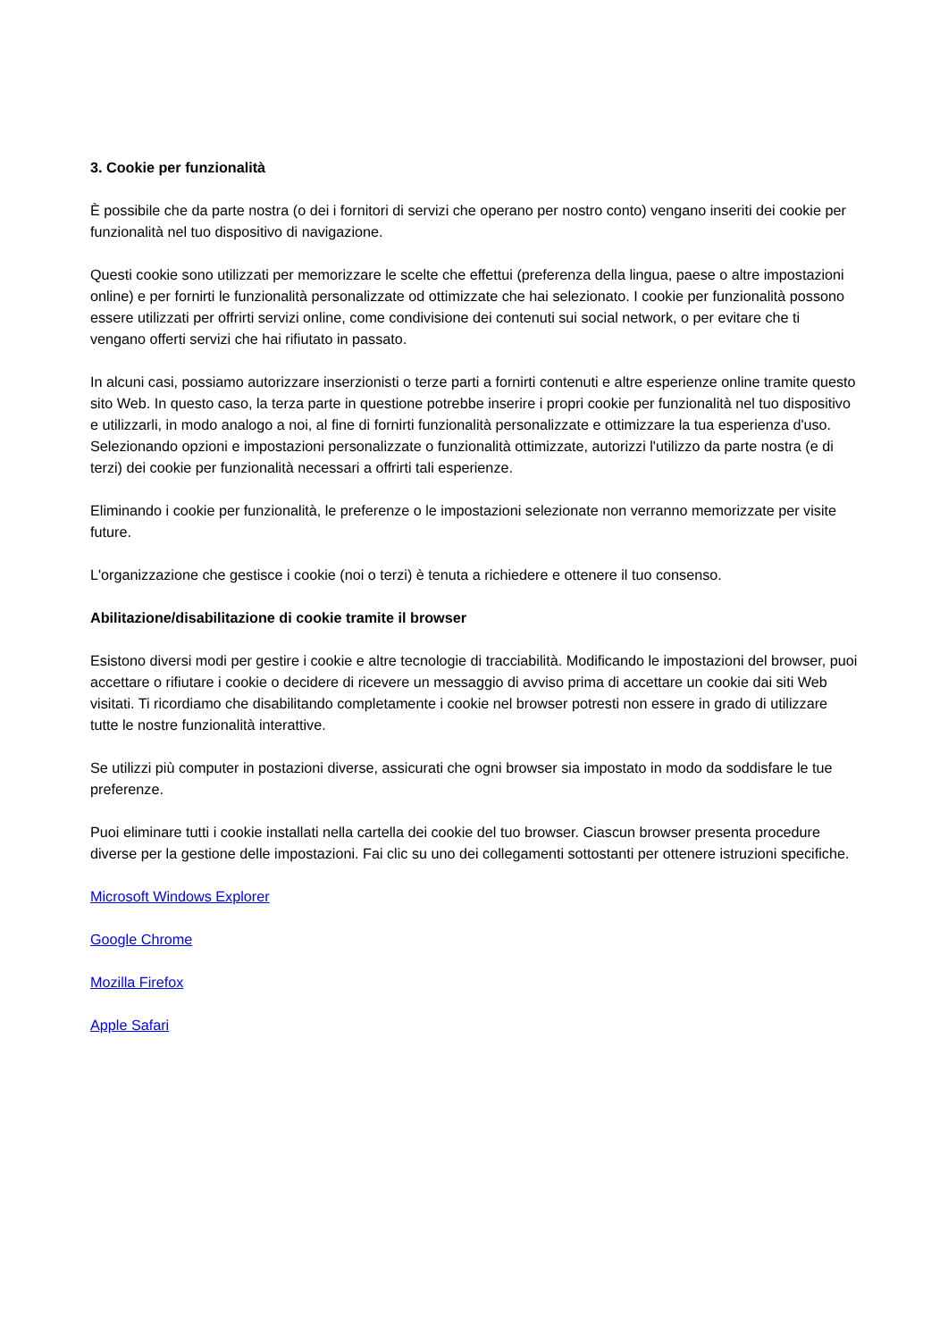3. Cookie per funzionalità
È possibile che da parte nostra (o dei i fornitori di servizi che operano per nostro conto) vengano inseriti dei cookie per funzionalità nel tuo dispositivo di navigazione.
Questi cookie sono utilizzati per memorizzare le scelte che effettui (preferenza della lingua, paese o altre impostazioni online) e per fornirti le funzionalità personalizzate od ottimizzate che hai selezionato. I cookie per funzionalità possono essere utilizzati per offrirti servizi online, come condivisione dei contenuti sui social network, o per evitare che ti vengano offerti servizi che hai rifiutato in passato.
In alcuni casi, possiamo autorizzare inserzionisti o terze parti a fornirti contenuti e altre esperienze online tramite questo sito Web. In questo caso, la terza parte in questione potrebbe inserire i propri cookie per funzionalità nel tuo dispositivo e utilizzarli, in modo analogo a noi, al fine di fornirti funzionalità personalizzate e ottimizzare la tua esperienza d'uso.
Selezionando opzioni e impostazioni personalizzate o funzionalità ottimizzate, autorizzi l'utilizzo da parte nostra (e di terzi) dei cookie per funzionalità necessari a offrirti tali esperienze.
Eliminando i cookie per funzionalità, le preferenze o le impostazioni selezionate non verranno memorizzate per visite future.
L'organizzazione che gestisce i cookie (noi o terzi) è tenuta a richiedere e ottenere il tuo consenso.
Abilitazione/disabilitazione di cookie tramite il browser
Esistono diversi modi per gestire i cookie e altre tecnologie di tracciabilità. Modificando le impostazioni del browser, puoi accettare o rifiutare i cookie o decidere di ricevere un messaggio di avviso prima di accettare un cookie dai siti Web visitati. Ti ricordiamo che disabilitando completamente i cookie nel browser potresti non essere in grado di utilizzare tutte le nostre funzionalità interattive.
Se utilizzi più computer in postazioni diverse, assicurati che ogni browser sia impostato in modo da soddisfare le tue preferenze.
Puoi eliminare tutti i cookie installati nella cartella dei cookie del tuo browser. Ciascun browser presenta procedure diverse per la gestione delle impostazioni. Fai clic su uno dei collegamenti sottostanti per ottenere istruzioni specifiche.
Microsoft Windows Explorer
Google Chrome
Mozilla Firefox
Apple Safari